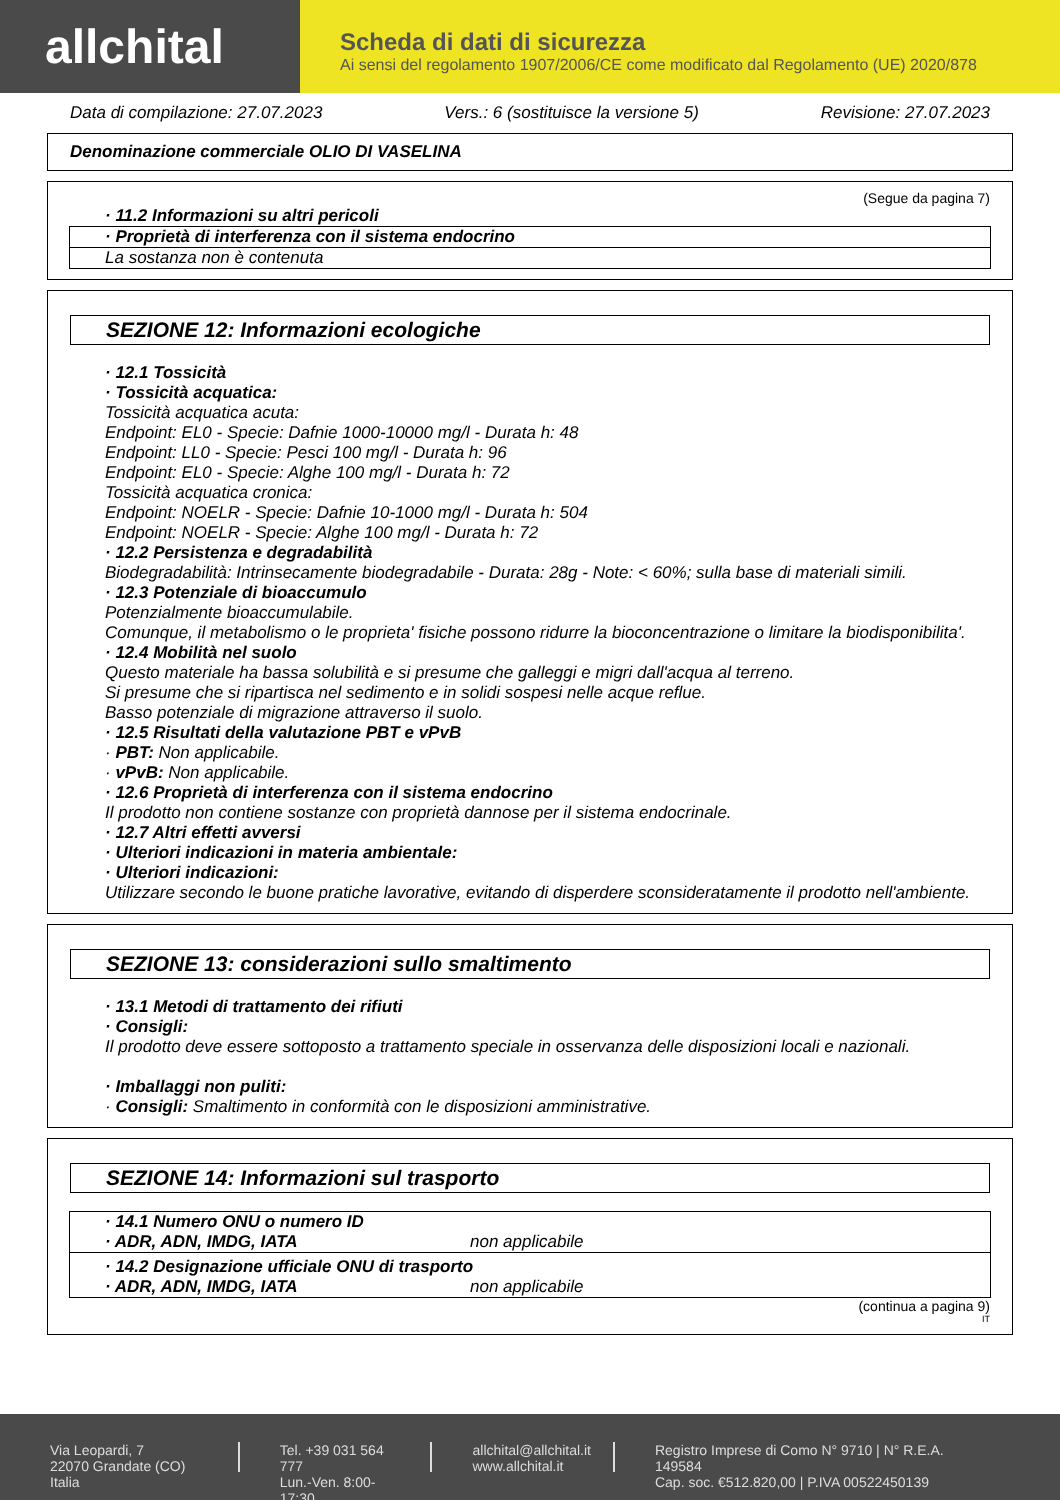allchital
Scheda di dati di sicurezza
Ai sensi del regolamento 1907/2006/CE come modificato dal Regolamento (UE) 2020/878
Data di compilazione: 27.07.2023 Vers.: 6 (sostituisce la versione 5) Revisione: 27.07.2023
Denominazione commerciale OLIO DI VASELINA
(Segue da pagina 7)
· 11.2 Informazioni su altri pericoli
· Proprietà di interferenza con il sistema endocrino
La sostanza non è contenuta
SEZIONE 12: Informazioni ecologiche
· 12.1 Tossicità
· Tossicità acquatica:
Tossicità acquatica acuta:
Endpoint: EL0 - Specie: Dafnie 1000-10000 mg/l - Durata h: 48
Endpoint: LL0 - Specie: Pesci 100 mg/l - Durata h: 96
Endpoint: EL0 - Specie: Alghe 100 mg/l - Durata h: 72
Tossicità acquatica cronica:
Endpoint: NOELR - Specie: Dafnie 10-1000 mg/l - Durata h: 504
Endpoint: NOELR - Specie: Alghe 100 mg/l - Durata h: 72
· 12.2 Persistenza e degradabilità
Biodegradabilità: Intrinsecamente biodegradabile - Durata: 28g - Note: < 60%; sulla base di materiali simili.
· 12.3 Potenziale di bioaccumulo
Potenzialmente bioaccumulabile.
Comunque, il metabolismo o le proprieta' fisiche possono ridurre la bioconcentrazione o limitare la biodisponibilita'.
· 12.4 Mobilità nel suolo
Questo materiale ha bassa solubilità e si presume che galleggi e migri dall'acqua al terreno.
Si presume che si ripartisca nel sedimento e in solidi sospesi nelle acque reflue.
Basso potenziale di migrazione attraverso il suolo.
· 12.5 Risultati della valutazione PBT e vPvB
· PBT: Non applicabile.
· vPvB: Non applicabile.
· 12.6 Proprietà di interferenza con il sistema endocrino
Il prodotto non contiene sostanze con proprietà dannose per il sistema endocrinale.
· 12.7 Altri effetti avversi
· Ulteriori indicazioni in materia ambientale:
· Ulteriori indicazioni:
Utilizzare secondo le buone pratiche lavorative, evitando di disperdere sconsideratamente il prodotto nell'ambiente.
SEZIONE 13: considerazioni sullo smaltimento
· 13.1 Metodi di trattamento dei rifiuti
· Consigli:
Il prodotto deve essere sottoposto a trattamento speciale in osservanza delle disposizioni locali e nazionali.
· Imballaggi non puliti:
· Consigli: Smaltimento in conformità con le disposizioni amministrative.
SEZIONE 14: Informazioni sul trasporto
· 14.1 Numero ONU o numero ID
· ADR, ADN, IMDG, IATA non applicabile
· 14.2 Designazione ufficiale ONU di trasporto
· ADR, ADN, IMDG, IATA non applicabile
(continua a pagina 9)
IT
Via Leopardi, 7
22070 Grandate (CO) Italia
Tel. +39 031 564 777
Lun.-Ven. 8:00-17:30
allchital@allchital.it
www.allchital.it
Registro Imprese di Como N° 9710 | N° R.E.A. 149584
Cap. soc. €512.820,00 | P.IVA 00522450139